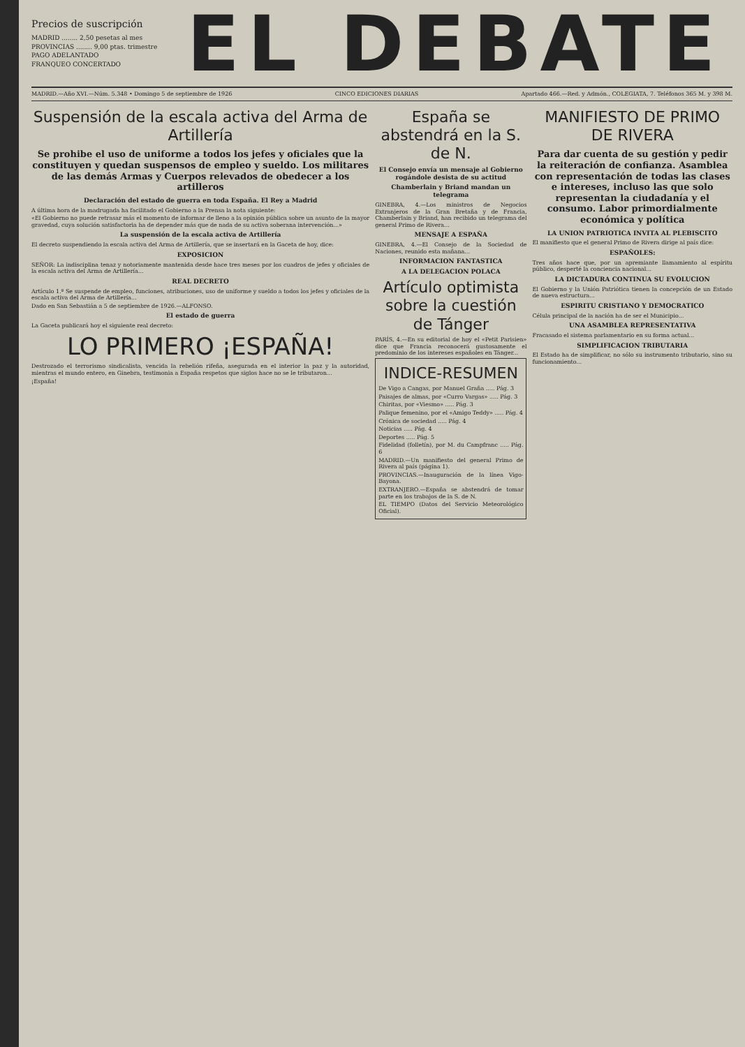Precios de suscripción
MADRID ........ 2,50 pesetas al mes
PROVINCIAS ........ 9,00 ptas. trimestre
PAGO ADELANTADO
FRANQUEO CONCERTADO
EL DEBATE
MADRID.—Año XVI.—Núm. 5.348 • Domingo 5 de septiembre de 1926 CINCO EDICIONES DIARIAS Apartado 466.—Red. y Admón., COLEGIATA, 7. Teléfonos 365 M. y 398 M.
Suspensión de la escala activa del Arma de Artillería
Se prohibe el uso de uniforme a todos los jefes y oficiales que la constituyen y quedan suspensos de empleo y sueldo. Los militares de las demás Armas y Cuerpos relevados de obedecer a los artilleros
Declaración del estado de guerra en toda España. El Rey a Madrid
A última hora de la madrugada ha facilitado el Gobierno a la Prensa la nota siguiente:
«El Gobierno no puede retrasar más el momento de informar de lleno a la opinión pública sobre un asunto de la mayor gravedad, cuya solución satisfactoria ha de depender más que de nada de su activa soberana intervención...»
La suspensión de la escala activa de Artillería
El decreto suspendiendo la escala activa del Arma de Artillería, que se insertará en la Gaceta de hoy, dice:
EXPOSICION
SEÑOR: La indisciplina tenaz y notoriamente mantenida desde hace tres meses por los cuadros de jefes y oficiales de la escala activa del Arma de Artillería...
REAL DECRETO
Artículo 1.º Se suspende de empleo, funciones, atribuciones, uso de uniforme y sueldo a todos los jefes y oficiales de la escala activa del Arma de Artillería...
Dado en San Sebastián a 5 de septiembre de 1926.—ALFONSO.
El estado de guerra
La Gaceta publicará hoy el siguiente real decreto:
LO PRIMERO ¡ESPAÑA!
Destrozado el terrorismo sindicalista, vencida la rebelión rifeña, asegurada en el interior la paz y la autoridad, mientras el mundo entero, en Ginebra, testimonia a España respetos que siglos hace no se le tributaron...
¡España!
España se abstendrá en la S. de N.
El Consejo envía un mensaje al Gobierno rogándole desista de su actitud
Chamberlain y Briand mandan un telegrama
GINEBRA, 4.—Los ministros de Negocios Extranjeros de la Gran Bretaña y de Francia, Chamberlain y Briand, han recibido un telegrama del general Primo de Rivera...
MENSAJE A ESPAÑA
GINEBRA, 4.—El Consejo de la Sociedad de Naciones, reunido esta mañana...
INFORMACION FANTASTICA
A LA DELEGACION POLACA
Artículo optimista sobre la cuestión de Tánger
PARÍS, 4.—En su editorial de hoy el «Petit Parisien» dice que Francia reconocerá gustosamente el predominio de los intereses españoles en Tánger...
INDICE-RESUMEN
De Vigo a Cangas, por Manuel Graña ..... Pág. 3
Paisajes de almas, por «Curro Vargas» ..... Pág. 3
Chiritas, por «Viesmo» ..... Pág. 3
Palique femenino, por el «Amigo Teddy» ..... Pág. 4
Crónica de sociedad ..... Pág. 4
Noticias ..... Pág. 4
Deportes ..... Pág. 5
Fidelidad (folletín), por M. du Campfranc ..... Pág. 6
MADRID.—Un manifiesto del general Primo de Rivera al país (página 1).
PROVINCIAS.—Inauguración de la línea Vigo-Bayona.
EXTRANJERO.—España se abstendrá de tomar parte en los trabajos de la S. de N.
EL TIEMPO (Datos del Servicio Meteorológico Oficial).
MANIFIESTO DE PRIMO DE RIVERA
Para dar cuenta de su gestión y pedir la reiteración de confianza. Asamblea con representación de todas las clases e intereses, incluso las que solo representan la ciudadanía y el consumo. Labor primordialmente económica y política
LA UNION PATRIOTICA INVITA AL PLEBISCITO
El manifiesto que el general Primo de Rivera dirige al país dice:
ESPAÑOLES:
Tres años hace que, por un apremiante llamamiento al espíritu público, desperté la conciencia nacional...
LA DICTADURA CONTINUA SU EVOLUCION
El Gobierno y la Unión Patriótica tienen la concepción de un Estado de nueva estructura...
ESPIRITU CRISTIANO Y DEMOCRATICO
Célula principal de la nación ha de ser el Municipio...
UNA ASAMBLEA REPRESENTATIVA
Fracasado el sistema parlamentario en su forma actual...
SIMPLIFICACION TRIBUTARIA
El Estado ha de simplificar, no sólo su instrumento tributario, sino su funcionamiento...